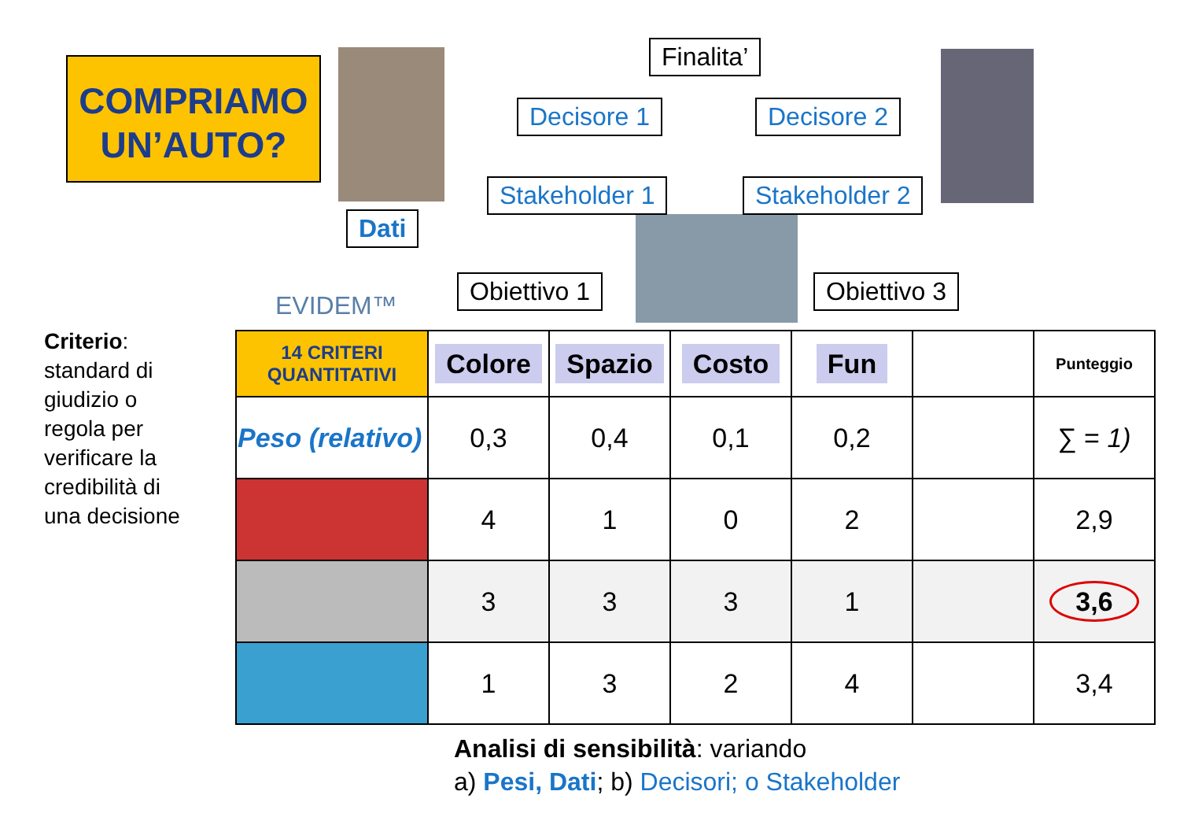COMPRIAMO
UN’AUTO?
Finalita’
Decisore 1 Decisore 2
Stakeholder 1 Stakeholder 2
Dati
EVIDEM™
Obiettivo 1 Obiettivo 3
Criterio: standard di giudizio o regola per verificare la credibilità di una decisione
| 14 CRITERI QUANTITATIVI | Colore | Spazio | Costo | Fun | | Punteggio |
| --- | --- | --- | --- | --- | --- | --- |
| Peso (relativo) | 0,3 | 0,4 | 0,1 | 0,2 | | ∑ = 1) |
| | 4 | 1 | 0 | 2 | | 2,9 |
| | 3 | 3 | 3 | 1 | | 3,6 |
| | 1 | 3 | 2 | 4 | | 3,4 |
Analisi di sensibilità: variando
a) Pesi, Dati; b) Decisori; o Stakeholder